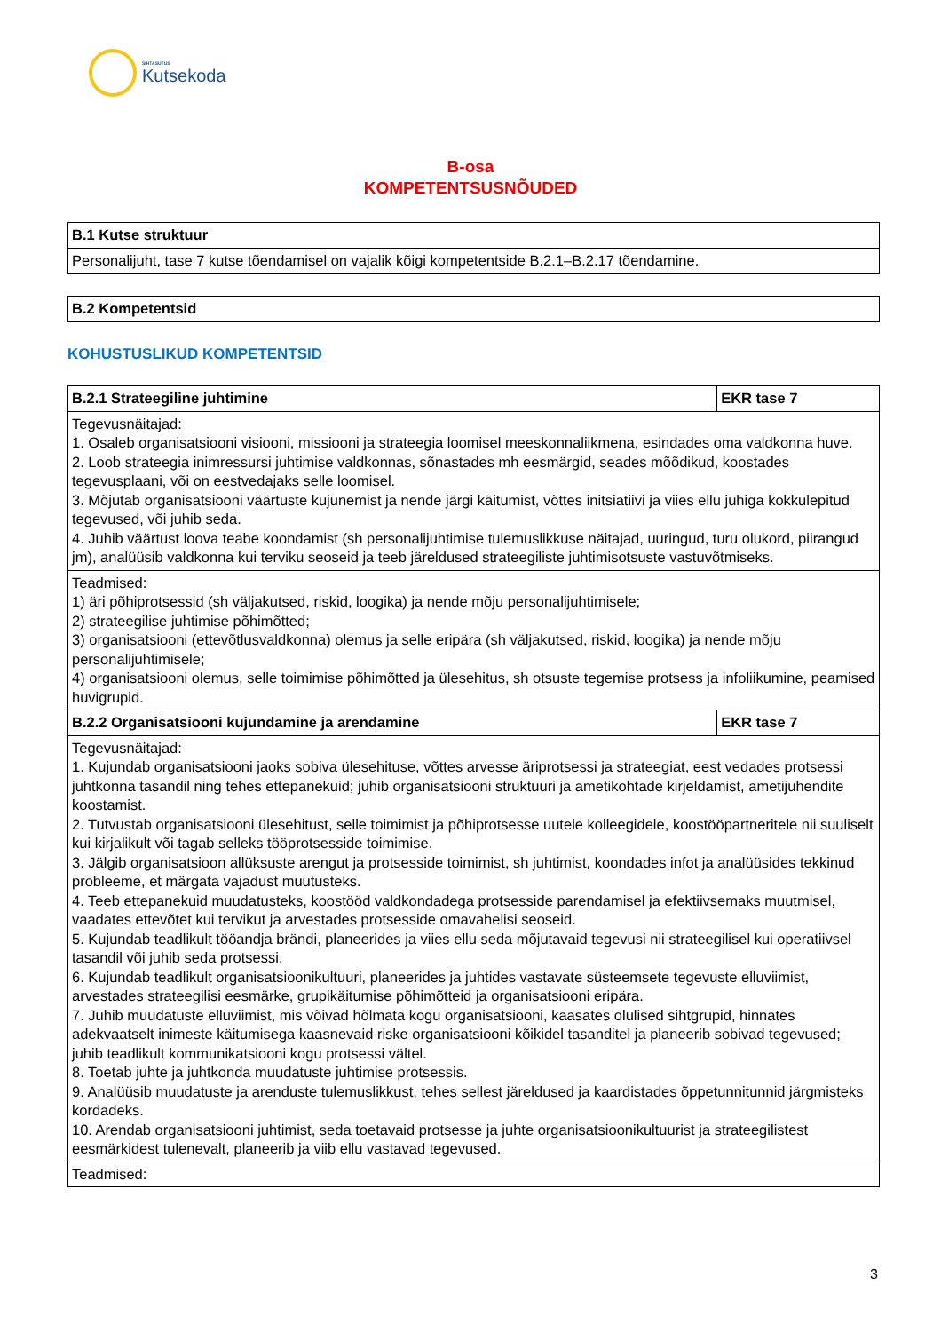SIHTASUTUS
Kutsekoda
B-osa
KOMPETENTSUSNÕUDED
| B.1 Kutse struktuur |
| --- |
| Personalijuht, tase 7 kutse tõendamisel on vajalik kõigi kompetentside B.2.1–B.2.17 tõendamine. |
| B.2 Kompetentsid |
| --- |
KOHUSTUSLIKUD KOMPETENTSID
| B.2.1 Strateegiline juhtimine | EKR tase 7 |
| --- | --- |
| Tegevusnäitajad: 1. Osaleb organisatsiooni visiooni, missiooni ja strateegia loomisel meeskonnaliikmena, esindades oma valdkonna huve. 2. Loob strateegia inimressursi juhtimise valdkonnas, sõnastades mh eesmärgid, seades mõõdikud, koostades tegevusplaani, või on eestvedajaks selle loomisel. 3. Mõjutab organisatsiooni väärtuste kujunemist ja nende järgi käitumist, võttes initsiatiivi ja viies ellu juhiga kokkulepitud tegevused, või juhib seda. 4. Juhib väärtust loova teabe koondamist (sh personalijuhtimise tulemuslikkuse näitajad, uuringud, turu olukord, piirangud jm), analüüsib valdkonna kui terviku seoseid ja teeb järeldused strateegiliste juhtimisotsuste vastuvõtmiseks. | |
| Teadmised: 1) äri põhiprotsessid (sh väljakutsed, riskid, loogika) ja nende mõju personalijuhtimisele; 2) strateegilise juhtimise põhimõtted; 3) organisatsiooni (ettevõtlusvaldkonna) olemus ja selle eripära (sh väljakutsed, riskid, loogika) ja nende mõju personalijuhtimisele; 4) organisatsiooni olemus, selle toimimise põhimõtted ja ülesehitus, sh otsuste tegemise protsess ja infoliikumine, peamised huvigrupid. | |
| B.2.2 Organisatsiooni kujundamine ja arendamine | EKR tase 7 |
| Tegevusnäitajad: 1. Kujundab organisatsiooni jaoks sobiva ülesehituse, võttes arvesse äriprotsessi ja strateegiat, eest vedades protsessi juhtkonna tasandil ning tehes ettepanekuid; juhib organisatsiooni struktuuri ja ametikohtade kirjeldamist, ametijuhendite koostamist. 2. Tutvustab organisatsiooni ülesehitust, selle toimimist ja põhiprotsesse uutele kolleegidele, koostööpartneritele nii suuliselt kui kirjalikult või tagab selleks tööprotsesside toimimise. 3. Jälgib organisatsioon allüksuste arengut ja protsesside toimimist, sh juhtimist, koondades infot ja analüüsides tekkinud probleeme, et märgata vajadust muutusteks. 4. Teeb ettepanekuid muudatusteks, koostööd valdkondadega protsesside parendamisel ja efektiivsemaks muutmisel, vaadates ettevõtet kui tervikut ja arvestades protsesside omavahelisi seoseid. 5. Kujundab teadlikult tööandja brändi, planeerides ja viies ellu seda mõjutavaid tegevusi nii strateegilisel kui operatiivsel tasandil või juhib seda protsessi. 6. Kujundab teadlikult organisatsioonikultuuri, planeerides ja juhtides vastavate süsteemsete tegevuste elluviimist, arvestades strateegilisi eesmärke, grupikäitumise põhimõtteid ja organisatsiooni eripära. 7. Juhib muudatuste elluviimist, mis võivad hõlmata kogu organisatsiooni, kaasates olulised sihtgrupid, hinnates adekvaatselt inimeste käitumisega kaasnevaid riske organisatsiooni kõikidel tasanditel ja planeerib sobivad tegevused; juhib teadlikult kommunikatsiooni kogu protsessi vältel. 8. Toetab juhte ja juhtkonda muudatuste juhtimise protsessis. 9. Analüüsib muudatuste ja arenduste tulemuslikkust, tehes sellest järeldused ja kaardistades õppetunnitunnid järgmisteks kordadeks. 10. Arendab organisatsiooni juhtimist, seda toetavaid protsesse ja juhte organisatsioonikultuurist ja strateegilistest eesmärkidest tulenevalt, planeerib ja viib ellu vastavad tegevused. | |
| Teadmised: | |
3